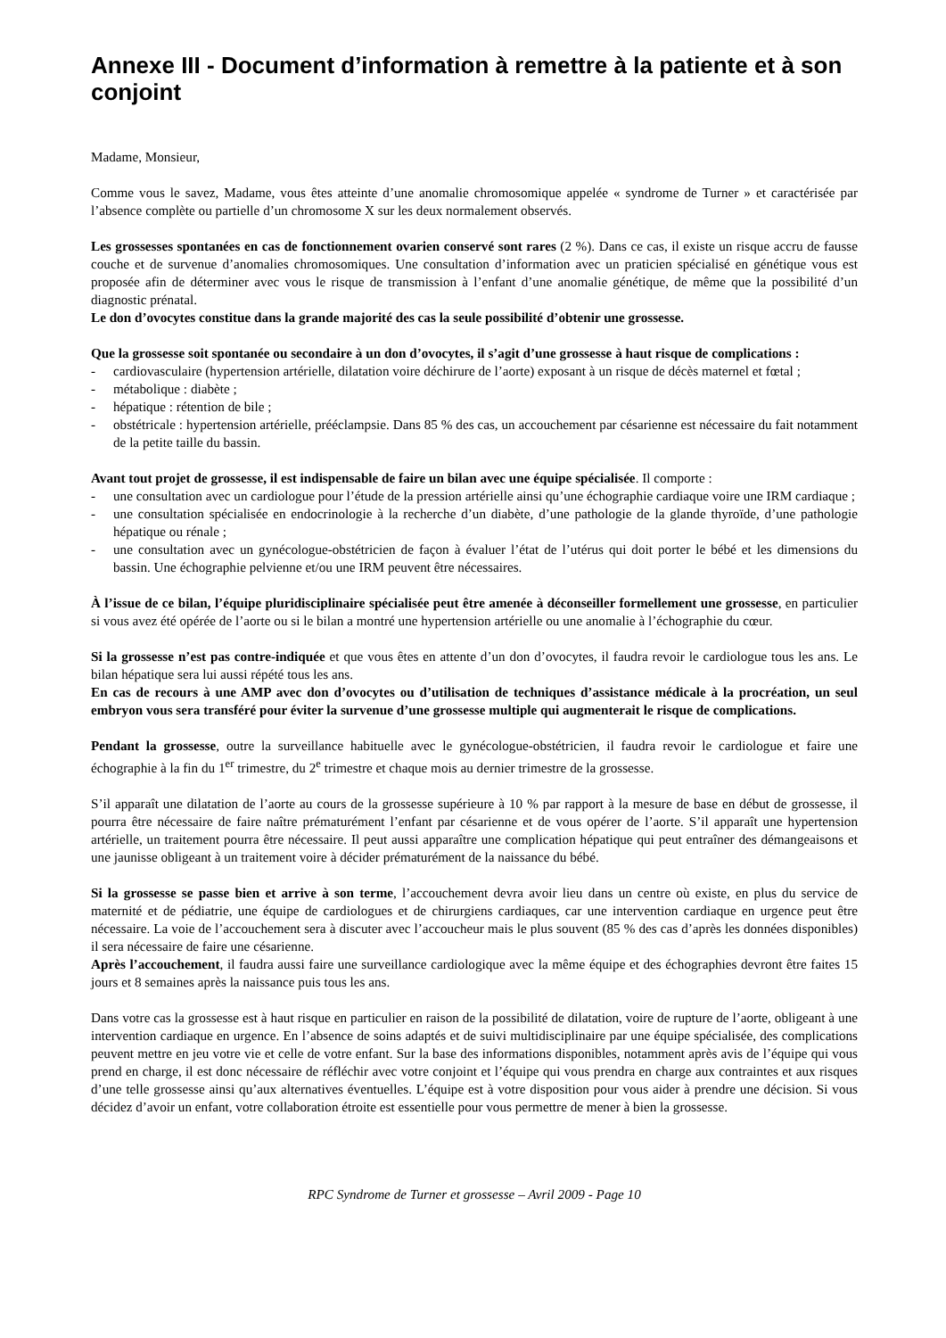Annexe III - Document d’information à remettre à la patiente et à son conjoint
Madame, Monsieur,
Comme vous le savez, Madame, vous êtes atteinte d’une anomalie chromosomique appelée « syndrome de Turner » et caractérisée par l’absence complète ou partielle d’un chromosome X sur les deux normalement observés.
Les grossesses spontanées en cas de fonctionnement ovarien conservé sont rares (2 %). Dans ce cas, il existe un risque accru de fausse couche et de survenue d’anomalies chromosomiques. Une consultation d’information avec un praticien spécialisé en génétique vous est proposée afin de déterminer avec vous le risque de transmission à l’enfant d’une anomalie génétique, de même que la possibilité d’un diagnostic prénatal.
Le don d’ovocytes constitue dans la grande majorité des cas la seule possibilité d’obtenir une grossesse.
Que la grossesse soit spontanée ou secondaire à un don d’ovocytes, il s’agit d’une grossesse à haut risque de complications :
- cardiovasculaire (hypertension artérielle, dilatation voire déchirure de l’aorte) exposant à un risque de décès maternel et fœtal ;
- métabolique : diabète ;
- hépatique : rétention de bile ;
- obstétricale : hypertension artérielle, prééclampsie. Dans 85 % des cas, un accouchement par césarienne est nécessaire du fait notamment de la petite taille du bassin.
Avant tout projet de grossesse, il est indispensable de faire un bilan avec une équipe spécialisée. Il comporte :
- une consultation avec un cardiologue pour l’étude de la pression artérielle ainsi qu’une échographie cardiaque voire une IRM cardiaque ;
- une consultation spécialisée en endocrinologie à la recherche d’un diabète, d’une pathologie de la glande thyroïde, d’une pathologie hépatique ou rénale ;
- une consultation avec un gynécologue-obstétricien de façon à évaluer l’état de l’utérus qui doit porter le bébé et les dimensions du bassin. Une échographie pelvienne et/ou une IRM peuvent être nécessaires.
À l’issue de ce bilan, l’équipe pluridisciplinaire spécialisée peut être amenée à déconseiller formellement une grossesse, en particulier si vous avez été opérée de l’aorte ou si le bilan a montré une hypertension artérielle ou une anomalie à l’échographie du cœur.
Si la grossesse n’est pas contre-indiquée et que vous êtes en attente d’un don d’ovocytes, il faudra revoir le cardiologue tous les ans. Le bilan hépatique sera lui aussi répété tous les ans.
En cas de recours à une AMP avec don d’ovocytes ou d’utilisation de techniques d’assistance médicale à la procréation, un seul embryon vous sera transféré pour éviter la survenue d’une grossesse multiple qui augmenterait le risque de complications.
Pendant la grossesse, outre la surveillance habituelle avec le gynécologue-obstétricien, il faudra revoir le cardiologue et faire une échographie à la fin du 1<sup>er</sup> trimestre, du 2<sup>e</sup> trimestre et chaque mois au dernier trimestre de la grossesse.
S’il apparaît une dilatation de l’aorte au cours de la grossesse supérieure à 10 % par rapport à la mesure de base en début de grossesse, il pourra être nécessaire de faire naître prématurément l’enfant par césarienne et de vous opérer de l’aorte. S’il apparaît une hypertension artérielle, un traitement pourra être nécessaire. Il peut aussi apparaître une complication hépatique qui peut entraîner des démangeaisons et une jaunisse obligeant à un traitement voire à décider prématurément de la naissance du bébé.
Si la grossesse se passe bien et arrive à son terme, l’accouchement devra avoir lieu dans un centre où existe, en plus du service de maternité et de pédiatrie, une équipe de cardiologues et de chirurgiens cardiaques, car une intervention cardiaque en urgence peut être nécessaire. La voie de l’accouchement sera à discuter avec l’accoucheur mais le plus souvent (85 % des cas d’après les données disponibles) il sera nécessaire de faire une césarienne.
Après l’accouchement, il faudra aussi faire une surveillance cardiologique avec la même équipe et des échographies devront être faites 15 jours et 8 semaines après la naissance puis tous les ans.
Dans votre cas la grossesse est à haut risque en particulier en raison de la possibilité de dilatation, voire de rupture de l’aorte, obligeant à une intervention cardiaque en urgence. En l’absence de soins adaptés et de suivi multidisciplinaire par une équipe spécialisée, des complications peuvent mettre en jeu votre vie et celle de votre enfant. Sur la base des informations disponibles, notamment après avis de l’équipe qui vous prend en charge, il est donc nécessaire de réfléchir avec votre conjoint et l’équipe qui vous prendra en charge aux contraintes et aux risques d’une telle grossesse ainsi qu’aux alternatives éventuelles. L’équipe est à votre disposition pour vous aider à prendre une décision. Si vous décidez d’avoir un enfant, votre collaboration étroite est essentielle pour vous permettre de mener à bien la grossesse.
RPC Syndrome de Turner et grossesse – Avril 2009 - Page 10